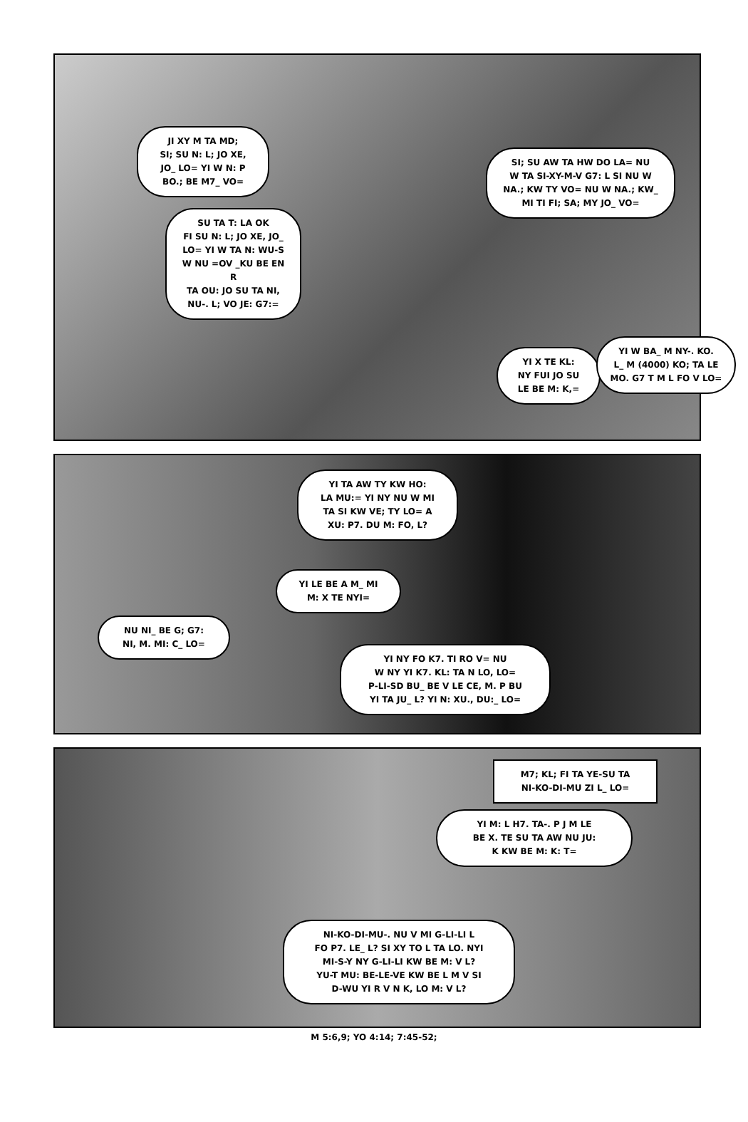JI XY M TA MD;
SI; SU N: L; JO XE,
JO_ LO= YI W N: P
BO.; BE M7_ VO=
SI; SU AW TA HW DO LA= NU
W TA SI-XY-M-V G7: L SI NU W
NA.; KW TY VO= NU W NA.; KW_
MI TI FI; SA; MY JO_ VO=
SU TA T: LA OK
FI SU N: L; JO XE, JO_
LO= YI W TA N: WU-S
W NU =OV _KU BE EN R
TA OU: JO SU TA NI,
NU-. L; VO JE: G7:=
YI X TE KL:
NY FUI JO SU
LE BE M: K,=
YI W BA_ M NY-. KO.
L_ M (4000) KO; TA LE
MO. G7 T M L FO V LO=
YI TA AW TY KW HO:
LA MU:= YI NY NU W MI
TA SI KW VE; TY LO= A
XU: P7. DU M: FO, L?
YI LE BE A M_ MI
M: X TE NYI=
NU NI_ BE G; G7:
NI, M. MI: C_ LO=
YI NY FO K7. TI RO V= NU
W NY YI K7. KL: TA N LO, LO=
P-LI-SD BU_ BE V LE CE, M. P BU
YI TA JU_ L? YI N: XU., DU:_ LO=
M7; KL; FI TA YE-SU TA
NI-KO-DI-MU ZI L_ LO=
YI M: L H7. TA-. P J M LE
BE X. TE SU TA AW NU JU:
K KW BE M: K: T=
NI-KO-DI-MU-. NU V MI G-LI-LI L
FO P7. LE_ L? SI XY TO L TA LO. NYI
MI-S-Y NY G-LI-LI KW BE M: V L?
YU-T MU: BE-LE-VE KW BE L M V SI
D-WU YI R V N K, LO M: V L?
M 5:6,9; YO 4:14; 7:45-52;